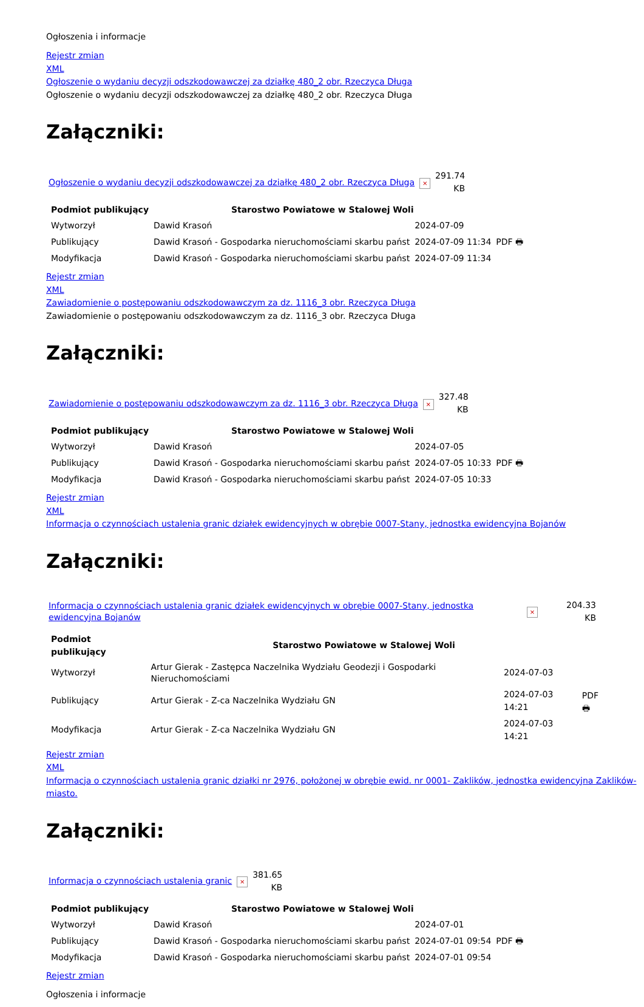Ogłoszenia i informacje
Rejestr zmian
XML
Ogłoszenie o wydaniu decyzji odszkodowawczej za działkę 480_2 obr. Rzeczyca Długa
Ogłoszenie o wydaniu decyzji odszkodowawczej za działkę 480_2 obr. Rzeczyca Długa
Załączniki:
| Ogłoszenie o wydaniu decyzji odszkodowawczej za działkę 480_2 obr. Rzeczyca Długa | × | 291.74 KB |
| Podmiot publikujący | Starostwo Powiatowe w Stalowej Woli | | |
| Wytworzył | Dawid Krasoń | 2024-07-09 | PDF 🖶 |
| Publikujący | Dawid Krasoń - Gospodarka nieruchomościami skarbu państ | 2024-07-09 11:34 | |
| Modyfikacja | Dawid Krasoń - Gospodarka nieruchomościami skarbu państ | 2024-07-09 11:34 | |
Rejestr zmian
XML
Zawiadomienie o postępowaniu odszkodowawczym za dz. 1116_3 obr. Rzeczyca Długa
Zawiadomienie o postępowaniu odszkodowawczym za dz. 1116_3 obr. Rzeczyca Długa
Załączniki:
| Zawiadomienie o postępowaniu odszkodowawczym za dz. 1116_3 obr. Rzeczyca Długa | × | 327.48 KB |
| Podmiot publikujący | Starostwo Powiatowe w Stalowej Woli | | |
| Wytworzył | Dawid Krasoń | 2024-07-05 | PDF 🖶 |
| Publikujący | Dawid Krasoń - Gospodarka nieruchomościami skarbu państ | 2024-07-05 10:33 | |
| Modyfikacja | Dawid Krasoń - Gospodarka nieruchomościami skarbu państ | 2024-07-05 10:33 | |
Rejestr zmian
XML
Informacja o czynnościach ustalenia granic działek ewidencyjnych w obrębie 0007-Stany, jednostka ewidencyjna Bojanów
Załączniki:
| Informacja o czynnościach ustalenia granic działek ewidencyjnych w obrębie 0007-Stany, jednostka ewidencyjna Bojanów | × | 204.33 KB |
| Podmiot publikujący | Starostwo Powiatowe w Stalowej Woli | | |
| Wytworzył | Artur Gierak - Zastępca Naczelnika Wydziału Geodezji i Gospodarki Nieruchomościami | 2024-07-03 | PDF 🖶 |
| Publikujący | Artur Gierak - Z-ca Naczelnika Wydziału GN | 2024-07-03 14:21 | |
| Modyfikacja | Artur Gierak - Z-ca Naczelnika Wydziału GN | 2024-07-03 14:21 | |
Rejestr zmian
XML
Informacja o czynnościach ustalenia granic działki nr 2976, położonej w obrębie ewid. nr 0001- Zaklików, jednostka ewidencyjna Zaklików- miasto.
Załączniki:
| Informacja o czynnościach ustalenia granic | × | 381.65 KB |
| Podmiot publikujący | Starostwo Powiatowe w Stalowej Woli | | |
| Wytworzył | Dawid Krasoń | 2024-07-01 | PDF 🖶 |
| Publikujący | Dawid Krasoń - Gospodarka nieruchomościami skarbu państ | 2024-07-01 09:54 | |
| Modyfikacja | Dawid Krasoń - Gospodarka nieruchomościami skarbu państ | 2024-07-01 09:54 | |
Rejestr zmian
Ogłoszenia i informacje